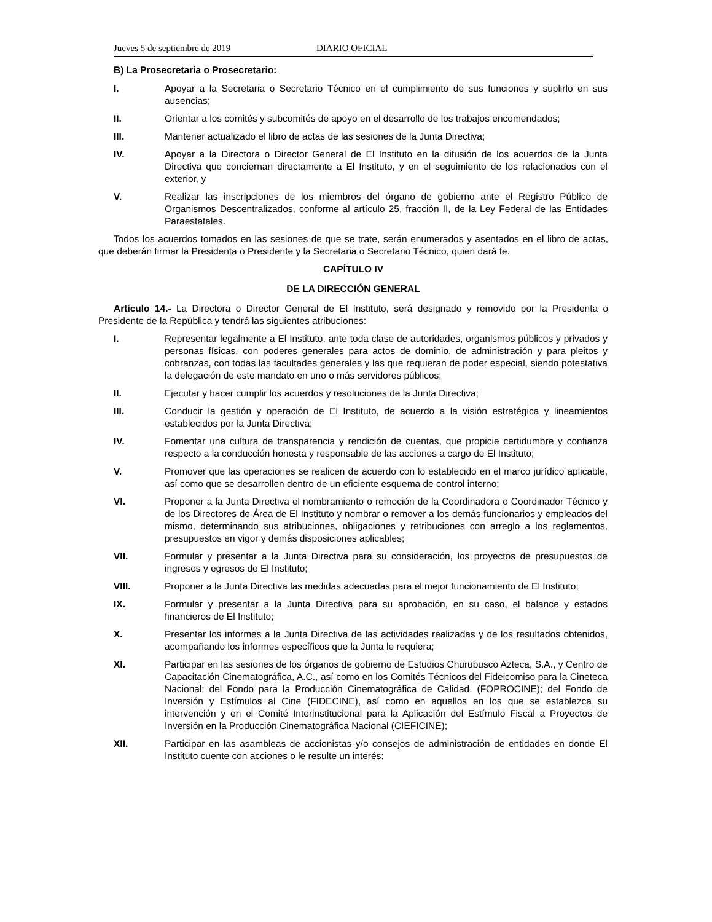Jueves 5 de septiembre de 2019 DIARIO OFICIAL
B) La Prosecretaria o Prosecretario:
I. Apoyar a la Secretaria o Secretario Técnico en el cumplimiento de sus funciones y suplirlo en sus ausencias;
II. Orientar a los comités y subcomités de apoyo en el desarrollo de los trabajos encomendados;
III. Mantener actualizado el libro de actas de las sesiones de la Junta Directiva;
IV. Apoyar a la Directora o Director General de El Instituto en la difusión de los acuerdos de la Junta Directiva que conciernan directamente a El Instituto, y en el seguimiento de los relacionados con el exterior, y
V. Realizar las inscripciones de los miembros del órgano de gobierno ante el Registro Público de Organismos Descentralizados, conforme al artículo 25, fracción II, de la Ley Federal de las Entidades Paraestatales.
Todos los acuerdos tomados en las sesiones de que se trate, serán enumerados y asentados en el libro de actas, que deberán firmar la Presidenta o Presidente y la Secretaria o Secretario Técnico, quien dará fe.
CAPÍTULO IV
DE LA DIRECCIÓN GENERAL
Artículo 14.- La Directora o Director General de El Instituto, será designado y removido por la Presidenta o Presidente de la República y tendrá las siguientes atribuciones:
I. Representar legalmente a El Instituto, ante toda clase de autoridades, organismos públicos y privados y personas físicas, con poderes generales para actos de dominio, de administración y para pleitos y cobranzas, con todas las facultades generales y las que requieran de poder especial, siendo potestativa la delegación de este mandato en uno o más servidores públicos;
II. Ejecutar y hacer cumplir los acuerdos y resoluciones de la Junta Directiva;
III. Conducir la gestión y operación de El Instituto, de acuerdo a la visión estratégica y lineamientos establecidos por la Junta Directiva;
IV. Fomentar una cultura de transparencia y rendición de cuentas, que propicie certidumbre y confianza respecto a la conducción honesta y responsable de las acciones a cargo de El Instituto;
V. Promover que las operaciones se realicen de acuerdo con lo establecido en el marco jurídico aplicable, así como que se desarrollen dentro de un eficiente esquema de control interno;
VI. Proponer a la Junta Directiva el nombramiento o remoción de la Coordinadora o Coordinador Técnico y de los Directores de Área de El Instituto y nombrar o remover a los demás funcionarios y empleados del mismo, determinando sus atribuciones, obligaciones y retribuciones con arreglo a los reglamentos, presupuestos en vigor y demás disposiciones aplicables;
VII. Formular y presentar a la Junta Directiva para su consideración, los proyectos de presupuestos de ingresos y egresos de El Instituto;
VIII. Proponer a la Junta Directiva las medidas adecuadas para el mejor funcionamiento de El Instituto;
IX. Formular y presentar a la Junta Directiva para su aprobación, en su caso, el balance y estados financieros de El Instituto;
X. Presentar los informes a la Junta Directiva de las actividades realizadas y de los resultados obtenidos, acompañando los informes específicos que la Junta le requiera;
XI. Participar en las sesiones de los órganos de gobierno de Estudios Churubusco Azteca, S.A., y Centro de Capacitación Cinematográfica, A.C., así como en los Comités Técnicos del Fideicomiso para la Cineteca Nacional; del Fondo para la Producción Cinematográfica de Calidad. (FOPROCINE); del Fondo de Inversión y Estímulos al Cine (FIDECINE), así como en aquellos en los que se establezca su intervención y en el Comité Interinstitucional para la Aplicación del Estímulo Fiscal a Proyectos de Inversión en la Producción Cinematográfica Nacional (CIEFICINE);
XII. Participar en las asambleas de accionistas y/o consejos de administración de entidades en donde El Instituto cuente con acciones o le resulte un interés;